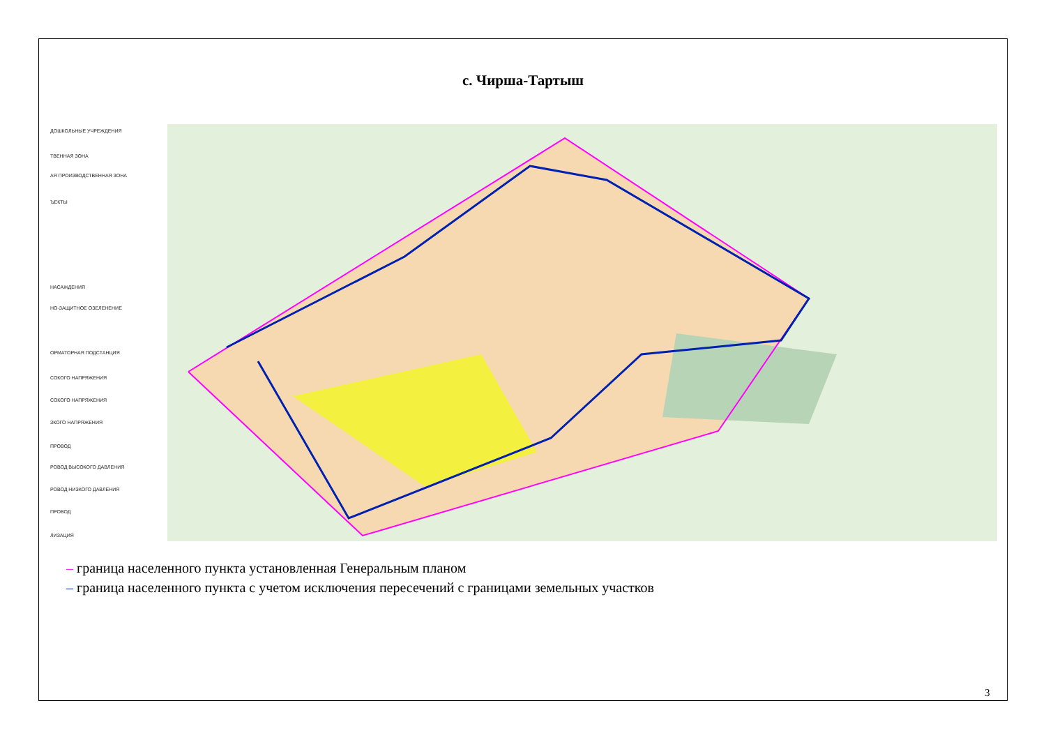с. Чирша-Тартыш
ДОШКОЛЬНЫЕ УЧРЕЖДЕНИЯ
ТВЕННАЯ ЗОНА
АЯ ПРОИЗВОДСТВЕННАЯ ЗОНА
ЪЕКТЫ
НАСАЖДЕНИЯ
НО-ЗАЩИТНОЕ ОЗЕЛЕНЕНИЕ
ОРМАТОРНАЯ ПОДСТАНЦИЯ
СОКОГО НАПРЯЖЕНИЯ
СОКОГО НАПРЯЖЕНИЯ
ЗКОГО НАПРЯЖЕНИЯ
ПРОВОД
РОВОД ВЫСОКОГО ДАВЛЕНИЯ
РОВОД НИЗКОГО ДАВЛЕНИЯ
ПРОВОД
ЛИЗАЦИЯ
– граница населенного пункта установленная Генеральным планом
– граница населенного пункта с учетом исключения пересечений с границами земельных участков
3